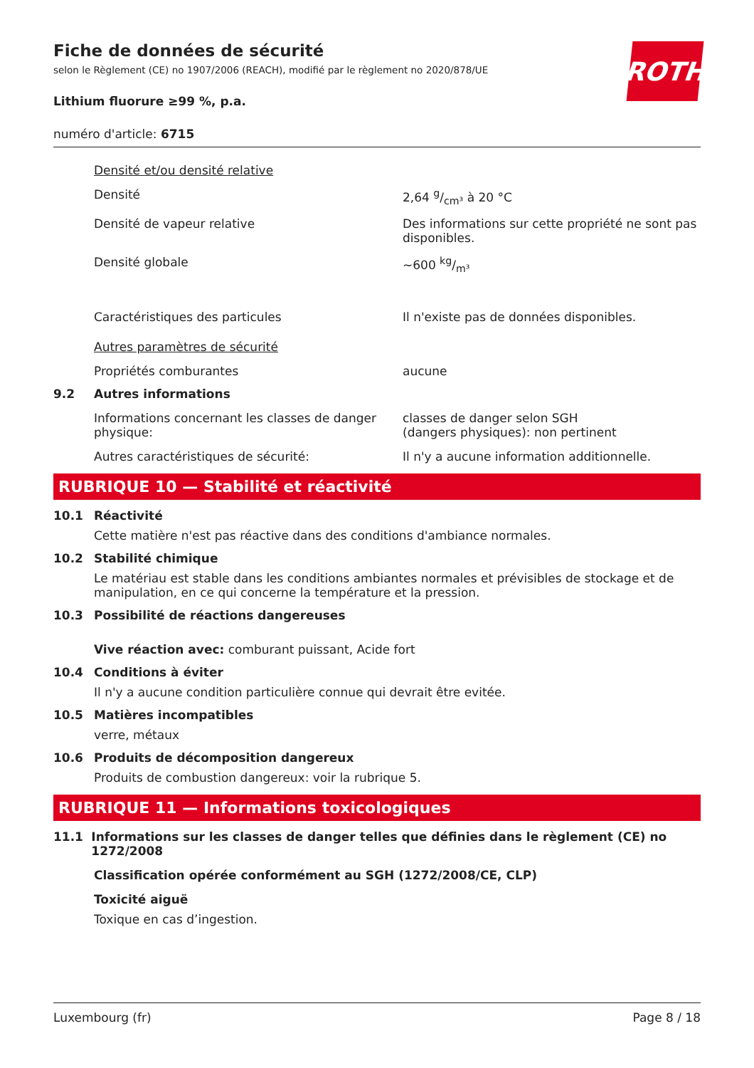Fiche de données de sécurité
selon le Règlement (CE) no 1907/2006 (REACH), modifié par le règlement no 2020/878/UE
ROTH
Lithium fluorure ≥99 %, p.a.
numéro d'article: 6715
Densité et/ou densité relative
Densité 2,64 g/cm³ à 20 °C
Densité de vapeur relative Des informations sur cette propriété ne sont pas disponibles.
Densité globale ~600 kg/m³
Caractéristiques des particules Il n'existe pas de données disponibles.
Autres paramètres de sécurité
Propriétés comburantes aucune
9.2 Autres informations
Informations concernant les classes de danger physique:
classes de danger selon SGH
(dangers physiques): non pertinent
Autres caractéristiques de sécurité: Il n'y a aucune information additionnelle.
RUBRIQUE 10 — Stabilité et réactivité
10.1 Réactivité
Cette matière n'est pas réactive dans des conditions d'ambiance normales.
10.2 Stabilité chimique
Le matériau est stable dans les conditions ambiantes normales et prévisibles de stockage et de manipulation, en ce qui concerne la température et la pression.
10.3 Possibilité de réactions dangereuses
Vive réaction avec: comburant puissant, Acide fort
10.4 Conditions à éviter
Il n'y a aucune condition particulière connue qui devrait être evitée.
10.5 Matières incompatibles
verre, métaux
10.6 Produits de décomposition dangereux
Produits de combustion dangereux: voir la rubrique 5.
RUBRIQUE 11 — Informations toxicologiques
11.1 Informations sur les classes de danger telles que définies dans le règlement (CE) no 1272/2008
Classification opérée conformément au SGH (1272/2008/CE, CLP)
Toxicité aiguë
Toxique en cas d’ingestion.
Luxembourg (fr) Page 8 / 18